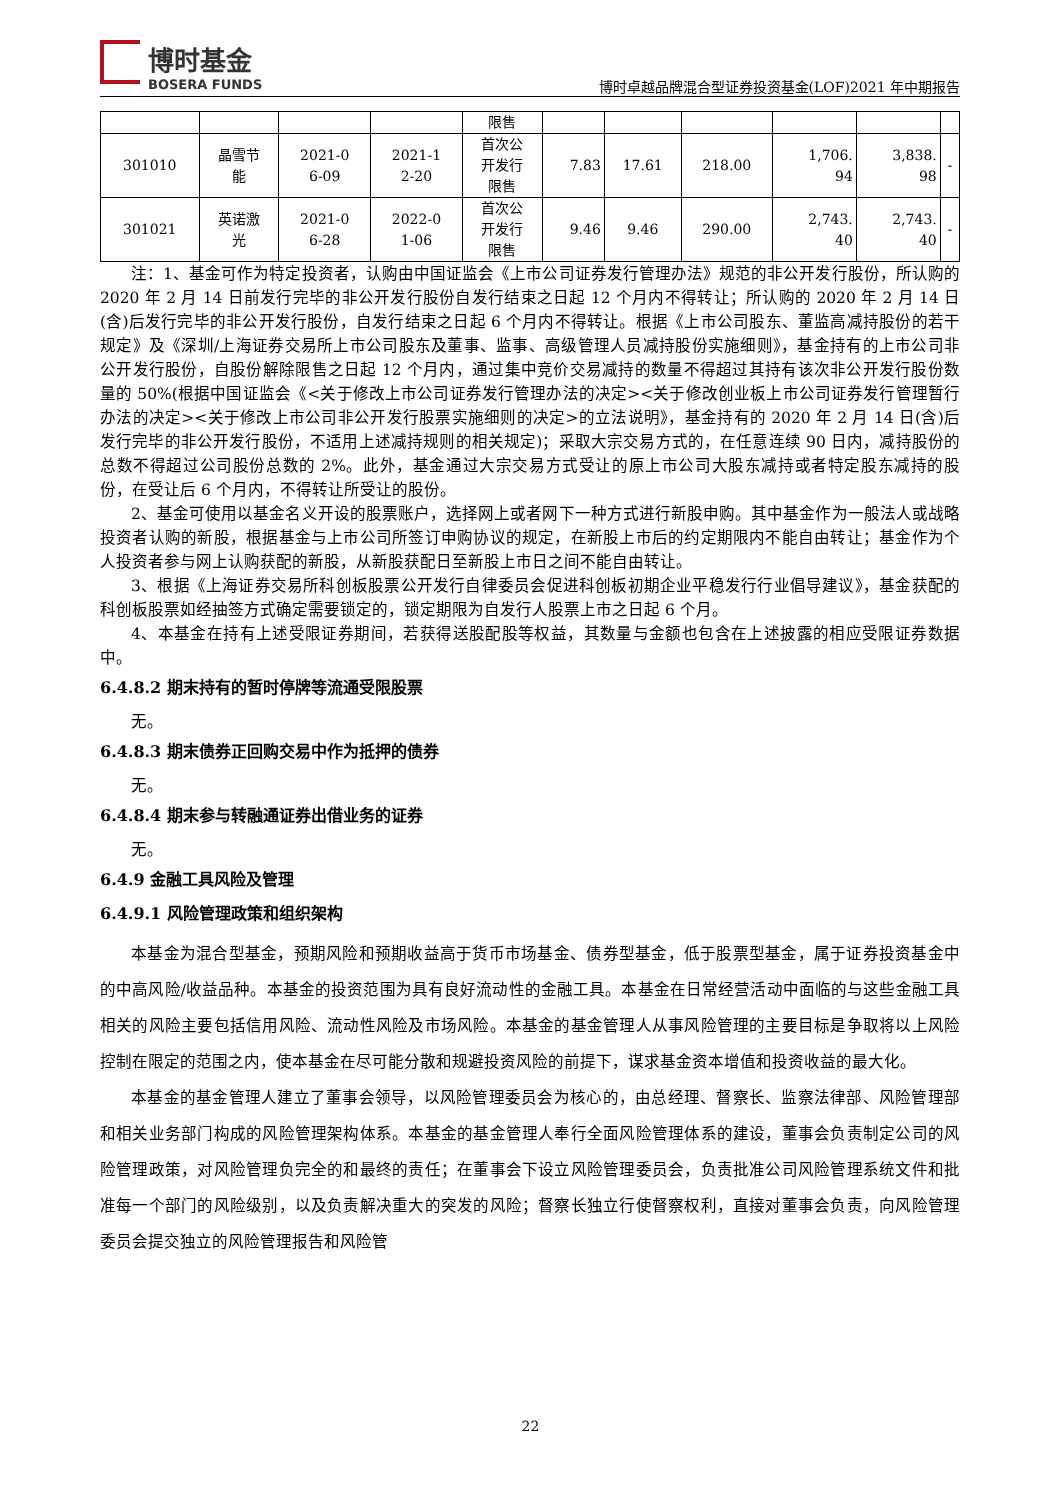博时基金
BOSERA FUNDS
博时卓越品牌混合型证券投资基金(LOF)2021 年中期报告
| | | | | 限售 | | | | | | |
| 301010 | 晶雪节 能 | 2021-0 6-09 | 2021-1 2-20 | 首次公 开发行 限售 | 7.83 | 17.61 | 218.00 | 1,706. 94 | 3,838. 98 | - |
| 301021 | 英诺激 光 | 2021-0 6-28 | 2022-0 1-06 | 首次公 开发行 限售 | 9.46 | 9.46 | 290.00 | 2,743. 40 | 2,743. 40 | - |
注：1、基金可作为特定投资者，认购由中国证监会《上市公司证券发行管理办法》规范的非公开发行股份，所认购的 2020 年 2 月 14 日前发行完毕的非公开发行股份自发行结束之日起 12 个月内不得转让；所认购的 2020 年 2 月 14 日(含)后发行完毕的非公开发行股份，自发行结束之日起 6 个月内不得转让。根据《上市公司股东、董监高减持股份的若干规定》及《深圳/上海证券交易所上市公司股东及董事、监事、高级管理人员减持股份实施细则》，基金持有的上市公司非公开发行股份，自股份解除限售之日起 12 个月内，通过集中竞价交易减持的数量不得超过其持有该次非公开发行股份数量的 50%(根据中国证监会《<关于修改上市公司证券发行管理办法的决定><关于修改创业板上市公司证券发行管理暂行办法的决定><关于修改上市公司非公开发行股票实施细则的决定>的立法说明》，基金持有的 2020 年 2 月 14 日(含)后发行完毕的非公开发行股份，不适用上述减持规则的相关规定)；采取大宗交易方式的，在任意连续 90 日内，减持股份的总数不得超过公司股份总数的 2%。此外，基金通过大宗交易方式受让的原上市公司大股东减持或者特定股东减持的股份，在受让后 6 个月内，不得转让所受让的股份。
2、基金可使用以基金名义开设的股票账户，选择网上或者网下一种方式进行新股申购。其中基金作为一般法人或战略投资者认购的新股，根据基金与上市公司所签订申购协议的规定，在新股上市后的约定期限内不能自由转让；基金作为个人投资者参与网上认购获配的新股，从新股获配日至新股上市日之间不能自由转让。
3、根据《上海证券交易所科创板股票公开发行自律委员会促进科创板初期企业平稳发行行业倡导建议》，基金获配的科创板股票如经抽签方式确定需要锁定的，锁定期限为自发行人股票上市之日起 6 个月。
4、本基金在持有上述受限证券期间，若获得送股配股等权益，其数量与金额也包含在上述披露的相应受限证券数据中。
6.4.8.2 期末持有的暂时停牌等流通受限股票
无。
6.4.8.3 期末债券正回购交易中作为抵押的债券
无。
6.4.8.4 期末参与转融通证券出借业务的证券
无。
6.4.9 金融工具风险及管理
6.4.9.1 风险管理政策和组织架构
本基金为混合型基金，预期风险和预期收益高于货币市场基金、债券型基金，低于股票型基金，属于证券投资基金中的中高风险/收益品种。本基金的投资范围为具有良好流动性的金融工具。本基金在日常经营活动中面临的与这些金融工具相关的风险主要包括信用风险、流动性风险及市场风险。本基金的基金管理人从事风险管理的主要目标是争取将以上风险控制在限定的范围之内，使本基金在尽可能分散和规避投资风险的前提下，谋求基金资本增值和投资收益的最大化。
本基金的基金管理人建立了董事会领导，以风险管理委员会为核心的，由总经理、督察长、监察法律部、风险管理部和相关业务部门构成的风险管理架构体系。本基金的基金管理人奉行全面风险管理体系的建设，董事会负责制定公司的风险管理政策，对风险管理负完全的和最终的责任；在董事会下设立风险管理委员会，负责批准公司风险管理系统文件和批准每一个部门的风险级别，以及负责解决重大的突发的风险；督察长独立行使督察权利，直接对董事会负责，向风险管理委员会提交独立的风险管理报告和风险管
22